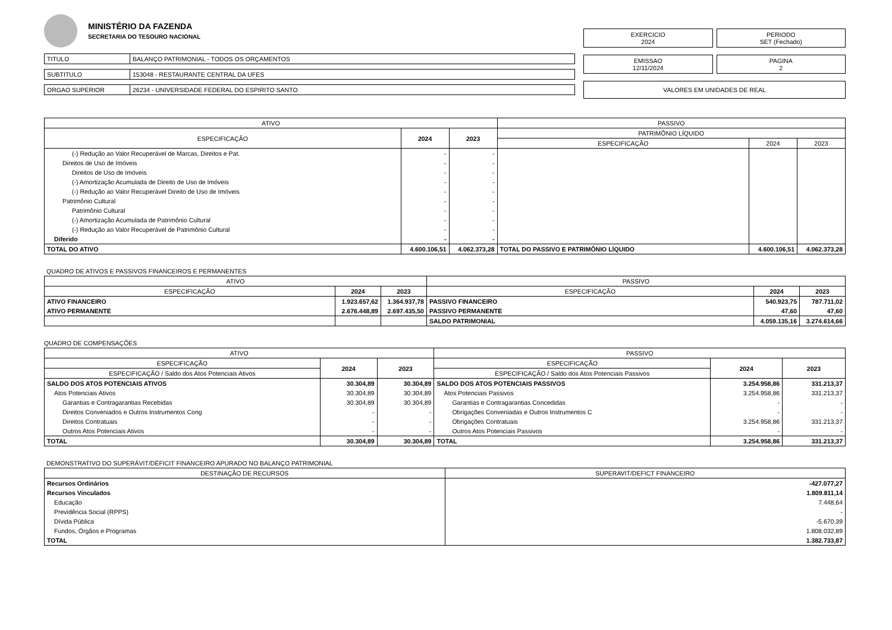MINISTÉRIO DA FAZENDA
SECRETARIA DO TESOURO NACIONAL
| TITULO | BALANÇO PATRIMONIAL - TODOS OS ORÇAMENTOS |
| SUBTITULO | 153048 - RESTAURANTE CENTRAL DA UFES |
| ORGAO SUPERIOR | 26234 - UNIVERSIDADE FEDERAL DO ESPIRITO SANTO |
EXERCICIO
2024
PERIODO
SET (Fechado)
EMISSAO
12/11/2024
PAGINA
2
VALORES EM UNIDADES DE REAL
| ATIVO | | | PASSIVO | | |
| --- | --- | --- | --- | --- | --- |
| ESPECIFICAÇÃO | 2024 | 2023 | PATRIMÔNIO LÍQUIDO | | |
| | | | ESPECIFICAÇÃO | 2024 | 2023 |
| (-) Redução ao Valor Recuperável de Marcas, Direitos e Pat. | - | - | | | |
| Direitos de Uso de Imóveis | - | - | | | |
| Direitos de Uso de Imóveis | - | - | | | |
| (-) Amortização Acumulada de Direito de Uso de Imóveis | - | - | | | |
| (-) Redução ao Valor Recuperável Direito de Uso de Imóveis | - | - | | | |
| Patrimônio Cultural | - | - | | | |
| Patrimônio Cultural | - | - | | | |
| (-) Amortização Acumulada de Patrimônio Cultural | - | - | | | |
| (-) Redução ao Valor Recuperável de Patrimônio Cultural | - | - | | | |
| Diferido | - | - | | | |
| TOTAL DO ATIVO | 4.600.106,51 | 4.062.373,28 | TOTAL DO PASSIVO E PATRIMÔNIO LÍQUIDO | 4.600.106,51 | 4.062.373,28 |
QUADRO DE ATIVOS E PASSIVOS FINANCEIROS E PERMANENTES
| ATIVO | | | PASSIVO | | |
| --- | --- | --- | --- | --- | --- |
| ESPECIFICAÇÃO | 2024 | 2023 | ESPECIFICAÇÃO | 2024 | 2023 |
| ATIVO FINANCEIRO | 1.923.657,62 | 1.364.937,78 | PASSIVO FINANCEIRO | 540.923,75 | 787.711,02 |
| ATIVO PERMANENTE | 2.676.448,89 | 2.697.435,50 | PASSIVO PERMANENTE | 47,60 | 47,60 |
| | | | SALDO PATRIMONIAL | 4.059.135,16 | 3.274.614,66 |
QUADRO DE COMPENSAÇÕES
| ATIVO | | | PASSIVO | | |
| --- | --- | --- | --- | --- | --- |
| ESPECIFICAÇÃO | 2024 | 2023 | ESPECIFICAÇÃO | 2024 | 2023 |
| ESPECIFICAÇÃO / Saldo dos Atos Potenciais Ativos | | | ESPECIFICAÇÃO / Saldo dos Atos Potenciais Passivos | | |
| SALDO DOS ATOS POTENCIAIS ATIVOS | 30.304,89 | 30.304,89 | SALDO DOS ATOS POTENCIAIS PASSIVOS | 3.254.958,86 | 331.213,37 |
| Atos Potenciais Ativos | 30.304,89 | 30.304,89 | Atos Potenciais Passivos | 3.254.958,86 | 331.213,37 |
| Garantias e Contragarantias Recebidas | 30.304,89 | 30.304,89 | Garantias e Contragarantias Concedidas | - | - |
| Direitos Conveniados e Outros Instrumentos Cong | - | - | Obrigações Conveniadas e Outros Instrumentos C | - | - |
| Direitos Contratuais | - | - | Obrigações Contratuais | 3.254.958,86 | 331.213,37 |
| Outros Atos Potenciais Ativos | - | - | Outros Atos Potenciais Passivos | - | - |
| TOTAL | 30.304,89 | 30.304,89 | TOTAL | 3.254.958,86 | 331.213,37 |
DEMONSTRATIVO DO SUPERÁVIT/DÉFICIT FINANCEIRO APURADO NO BALANÇO PATRIMONIAL
| DESTINAÇÃO DE RECURSOS | SUPERAVIT/DEFICT FINANCEIRO |
| --- | --- |
| Recursos Ordinários | -427.077,27 |
| Recursos Vinculados | 1.809.811,14 |
| Educação | 7.448,64 |
| Previdência Social (RPPS) | - |
| Dívida Pública | -5.670,39 |
| Fundos, Órgãos e Programas | 1.808.032,89 |
| TOTAL | 1.382.733,87 |